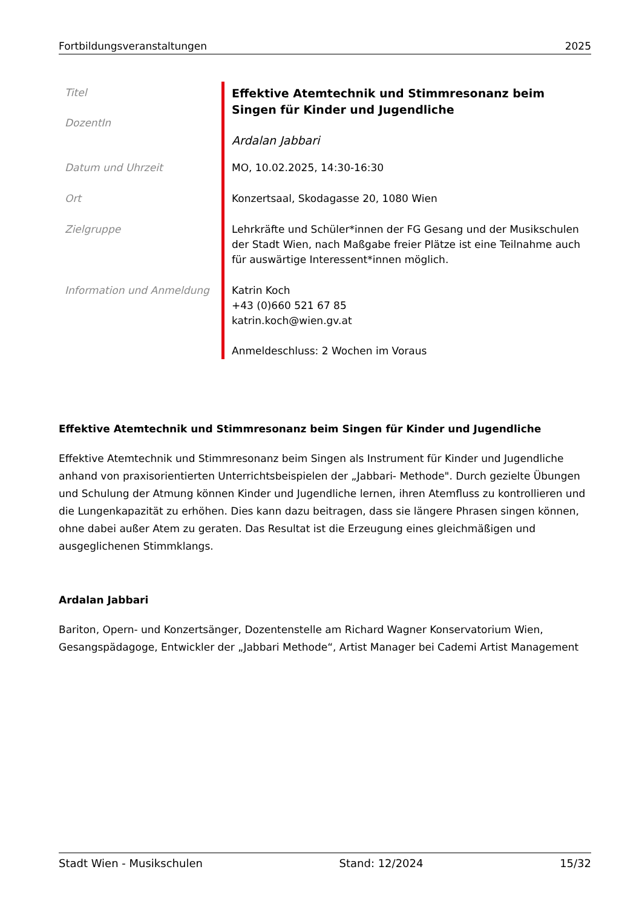Fortbildungsveranstaltungen 2025
| Titel DozentIn | Effektive Atemtechnik und Stimmresonanz beim Singen für Kinder und Jugendliche Ardalan Jabbari |
| Datum und Uhrzeit | MO, 10.02.2025, 14:30-16:30 |
| Ort | Konzertsaal, Skodagasse 20, 1080 Wien |
| Zielgruppe | Lehrkräfte und Schüler*innen der FG Gesang und der Musikschulen der Stadt Wien, nach Maßgabe freier Plätze ist eine Teilnahme auch für auswärtige Interessent*innen möglich. |
| Information und Anmeldung | Katrin Koch +43 (0)660 521 67 85 katrin.koch@wien.gv.at Anmeldeschluss: 2 Wochen im Voraus |
Effektive Atemtechnik und Stimmresonanz beim Singen für Kinder und Jugendliche
Effektive Atemtechnik und Stimmresonanz beim Singen als Instrument für Kinder und Jugendliche anhand von praxisorientierten Unterrichtsbeispielen der „Jabbari- Methode". Durch gezielte Übungen und Schulung der Atmung können Kinder und Jugendliche lernen, ihren Atemfluss zu kontrollieren und die Lungenkapazität zu erhöhen. Dies kann dazu beitragen, dass sie längere Phrasen singen können, ohne dabei außer Atem zu geraten. Das Resultat ist die Erzeugung eines gleichmäßigen und ausgeglichenen Stimmklangs.
Ardalan Jabbari
Bariton, Opern- und Konzertsänger, Dozentenstelle am Richard Wagner Konservatorium Wien, Gesangspädagoge, Entwickler der „Jabbari Methode“, Artist Manager bei Cademi Artist Management
Stadt Wien - Musikschulen Stand: 12/2024 15/32